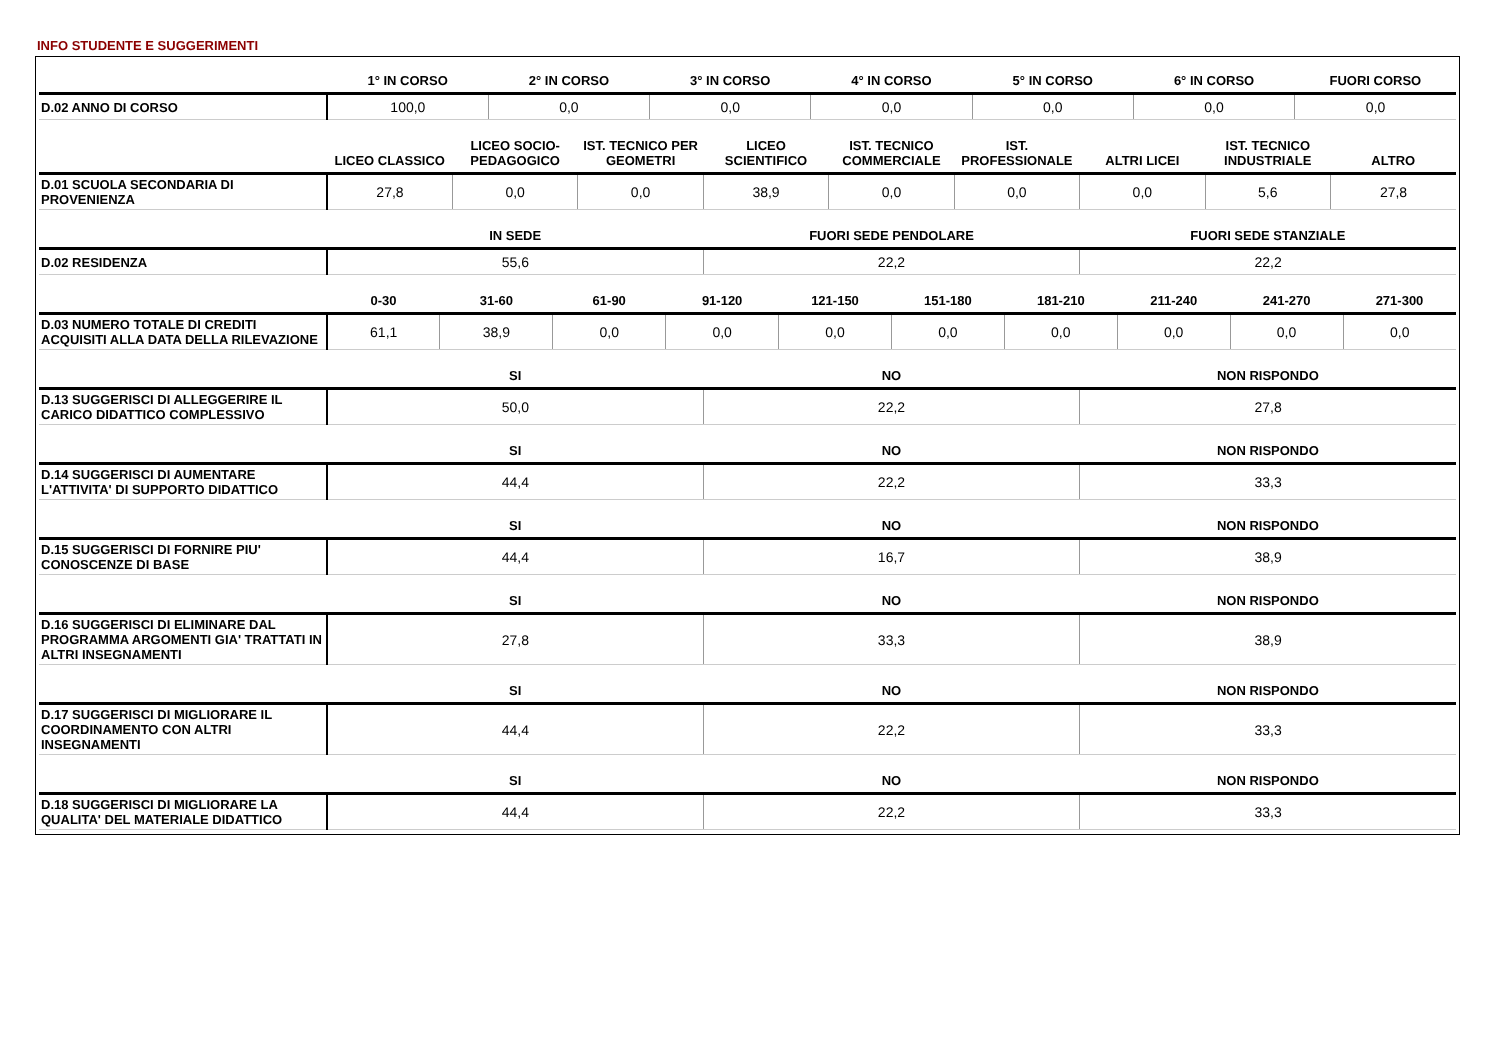INFO STUDENTE E SUGGERIMENTI
| | 1° IN CORSO | 2° IN CORSO | 3° IN CORSO | 4° IN CORSO | 5° IN CORSO | 6° IN CORSO | FUORI CORSO |
| --- | --- | --- | --- | --- | --- | --- | --- |
| D.02 ANNO DI CORSO | 100,0 | 0,0 | 0,0 | 0,0 | 0,0 | 0,0 | 0,0 |
| | LICEO CLASSICO | LICEO SOCIO-PEDAGOGICO | IST. TECNICO PER GEOMETRI | LICEO SCIENTIFICO | IST. TECNICO COMMERCIALE | IST. PROFESSIONALE | ALTRI LICEI | IST. TECNICO INDUSTRIALE | ALTRO |
| --- | --- | --- | --- | --- | --- | --- | --- | --- | --- |
| D.01 SCUOLA SECONDARIA DI PROVENIENZA | 27,8 | 0,0 | 0,0 | 38,9 | 0,0 | 0,0 | 0,0 | 5,6 | 27,8 |
| | IN SEDE | FUORI SEDE PENDOLARE | FUORI SEDE STANZIALE |
| --- | --- | --- | --- |
| D.02 RESIDENZA | 55,6 | 22,2 | 22,2 |
| | 0-30 | 31-60 | 61-90 | 91-120 | 121-150 | 151-180 | 181-210 | 211-240 | 241-270 | 271-300 |
| --- | --- | --- | --- | --- | --- | --- | --- | --- | --- | --- |
| D.03 NUMERO TOTALE DI CREDITI ACQUISITI ALLA DATA DELLA RILEVAZIONE | 61,1 | 38,9 | 0,0 | 0,0 | 0,0 | 0,0 | 0,0 | 0,0 | 0,0 | 0,0 |
| | SI | NO | NON RISPONDO |
| --- | --- | --- | --- |
| D.13 SUGGERISCI DI ALLEGGERIRE IL CARICO DIDATTICO COMPLESSIVO | 50,0 | 22,2 | 27,8 |
| | SI | NO | NON RISPONDO |
| --- | --- | --- | --- |
| D.14 SUGGERISCI DI AUMENTARE L'ATTIVITA' DI SUPPORTO DIDATTICO | 44,4 | 22,2 | 33,3 |
| | SI | NO | NON RISPONDO |
| --- | --- | --- | --- |
| D.15 SUGGERISCI DI FORNIRE PIU' CONOSCENZE DI BASE | 44,4 | 16,7 | 38,9 |
| | SI | NO | NON RISPONDO |
| --- | --- | --- | --- |
| D.16 SUGGERISCI DI ELIMINARE DAL PROGRAMMA ARGOMENTI GIA' TRATTATI IN ALTRI INSEGNAMENTI | 27,8 | 33,3 | 38,9 |
| | SI | NO | NON RISPONDO |
| --- | --- | --- | --- |
| D.17 SUGGERISCI DI MIGLIORARE IL COORDINAMENTO CON ALTRI INSEGNAMENTI | 44,4 | 22,2 | 33,3 |
| | SI | NO | NON RISPONDO |
| --- | --- | --- | --- |
| D.18 SUGGERISCI DI MIGLIORARE LA QUALITA' DEL MATERIALE DIDATTICO | 44,4 | 22,2 | 33,3 |